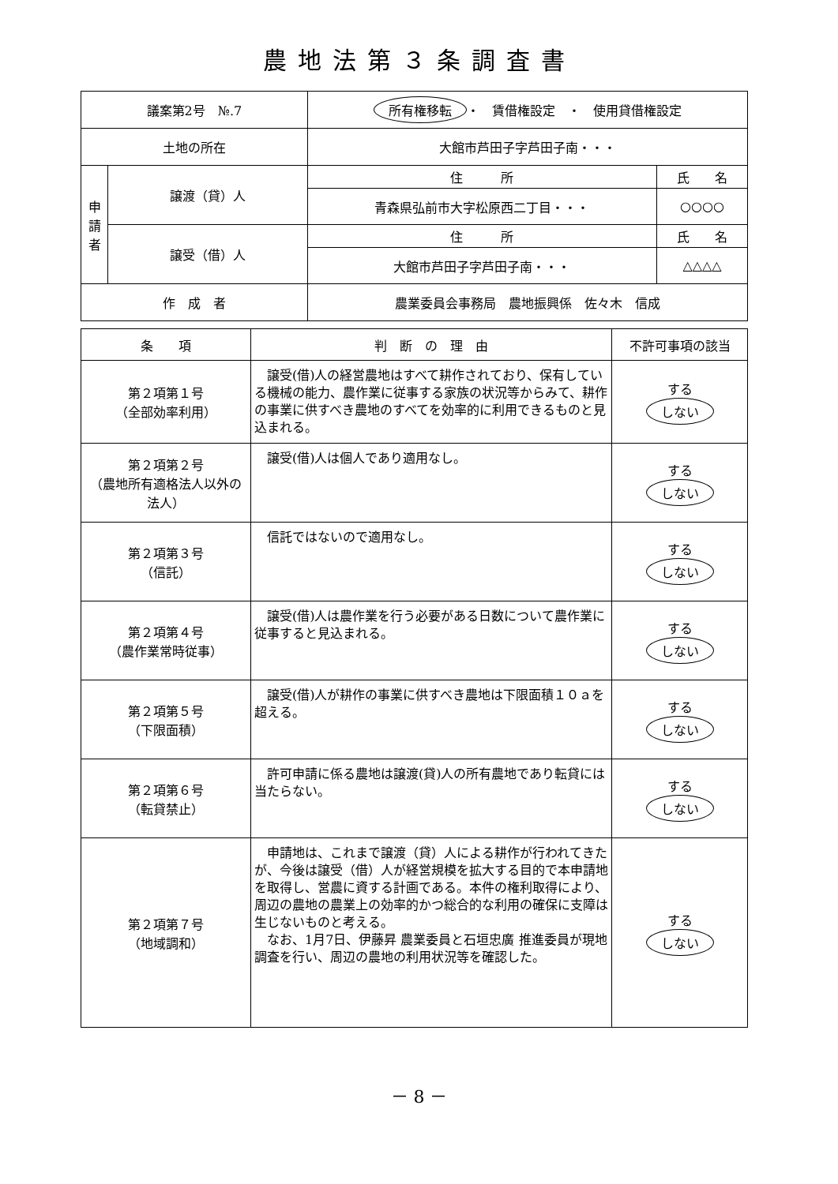農地法第３条調査書
| 議案第2号 №.7 | | 所有権移転 ・ 賃借権設定 ・ 使用貸借権設定 | |
| 土地の所在 | | 大館市芦田子字芦田子南・・・ | |
| 申 請 者 | 譲渡（貸）人 | 住 所 | 氏 名 |
| | | 青森県弘前市大字松原西二丁目・・・ | ○○○○ |
| | 譲受（借）人 | 住 所 | 氏 名 |
| | | 大館市芦田子字芦田子南・・・ | △△△△ |
| 作 成 者 | | 農業委員会事務局 農地振興係 佐々木 信成 | |
| 条 項 | 判 断 の 理 由 | 不許可事項の該当 |
| --- | --- | --- |
| 第２項第１号 （全部効率利用） | 譲受(借)人の経営農地はすべて耕作されており、保有している機械の能力、農作業に従事する家族の状況等からみて、耕作の事業に供すべき農地のすべてを効率的に利用できるものと見込まれる。 | する しない |
| 第２項第２号 （農地所有適格法人以外の法人） | 譲受(借)人は個人であり適用なし。 | する しない |
| 第２項第３号 （信託） | 信託ではないので適用なし。 | する しない |
| 第２項第４号 （農作業常時従事） | 譲受(借)人は農作業を行う必要がある日数について農作業に従事すると見込まれる。 | する しない |
| 第２項第５号 （下限面積） | 譲受(借)人が耕作の事業に供すべき農地は下限面積１０ａを超える。 | する しない |
| 第２項第６号 （転貸禁止） | 許可申請に係る農地は譲渡(貸)人の所有農地であり転貸には当たらない。 | する しない |
| 第２項第７号 （地域調和） | 申請地は、これまで譲渡（貸）人による耕作が行われてきたが、今後は譲受（借）人が経営規模を拡大する目的で本申請地を取得し、営農に資する計画である。本件の権利取得により、周辺の農地の農業上の効率的かつ総合的な利用の確保に支障は生じないものと考える。 なお、1月7日、伊藤昇 農業委員と石垣忠廣 推進委員が現地調査を行い、周辺の農地の利用状況等を確認した。 | する しない |
－ 8 －